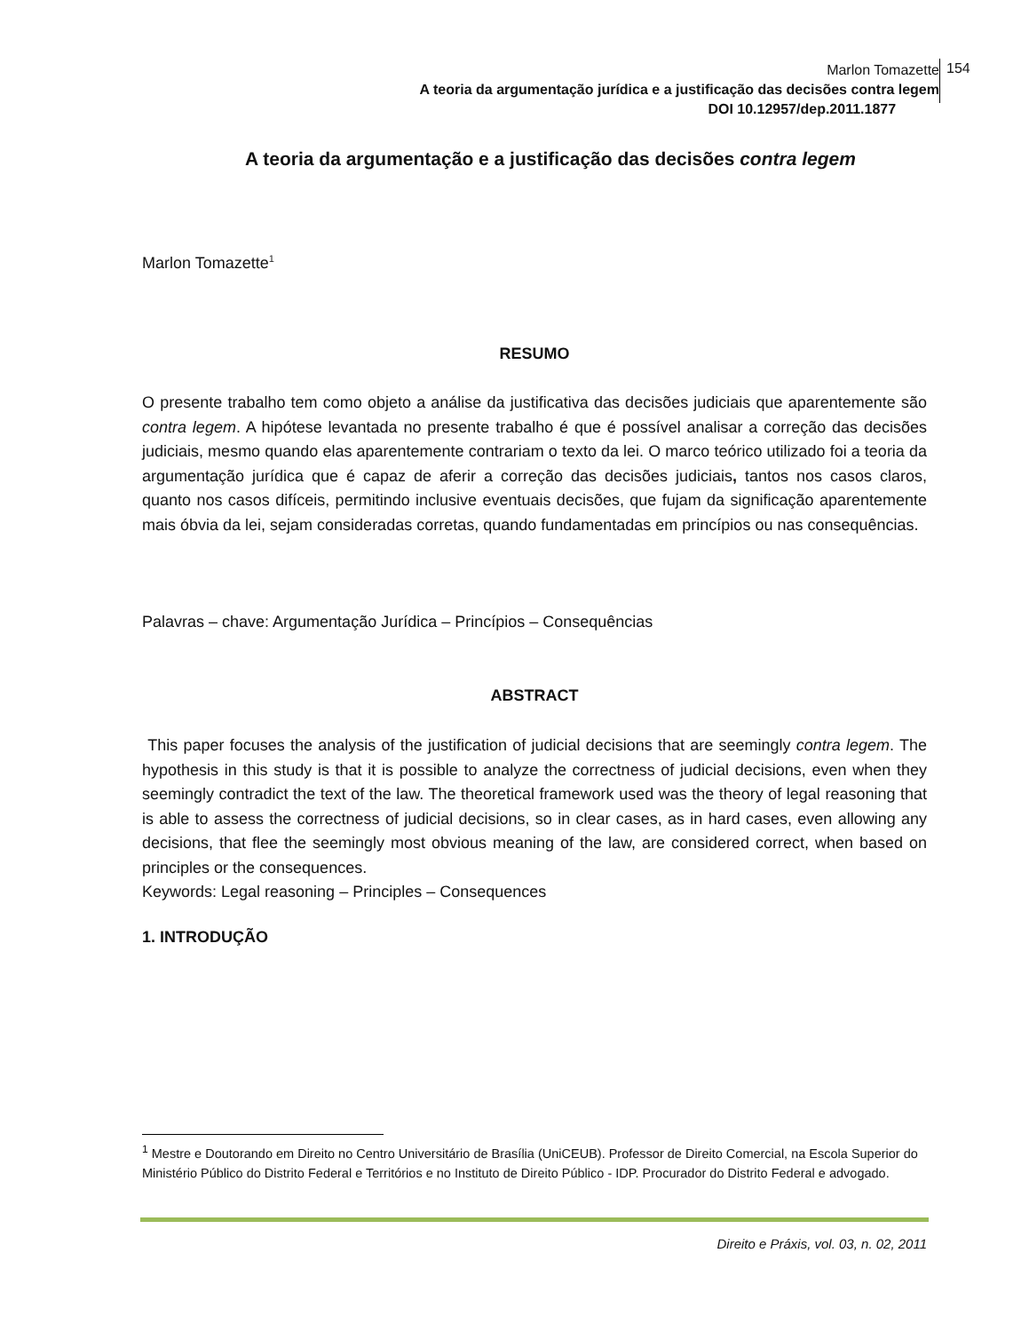Marlon Tomazette
A teoria da argumentação jurídica e a justificação das decisões contra legem
DOI 10.12957/dep.2011.1877
154
A teoria da argumentação e a justificação das decisões contra legem
Marlon Tomazette<sup>1</sup>
RESUMO
O presente trabalho tem como objeto a análise da justificativa das decisões judiciais que aparentemente são contra legem. A hipótese levantada no presente trabalho é que é possível analisar a correção das decisões judiciais, mesmo quando elas aparentemente contrariam o texto da lei. O marco teórico utilizado foi a teoria da argumentação jurídica que é capaz de aferir a correção das decisões judiciais, tantos nos casos claros, quanto nos casos difíceis, permitindo inclusive eventuais decisões, que fujam da significação aparentemente mais óbvia da lei, sejam consideradas corretas, quando fundamentadas em princípios ou nas consequências.
Palavras – chave: Argumentação Jurídica – Princípios – Consequências
ABSTRACT
This paper focuses the analysis of the justification of judicial decisions that are seemingly contra legem. The hypothesis in this study is that it is possible to analyze the correctness of judicial decisions, even when they seemingly contradict the text of the law. The theoretical framework used was the theory of legal reasoning that is able to assess the correctness of judicial decisions, so in clear cases, as in hard cases, even allowing any decisions, that flee the seemingly most obvious meaning of the law, are considered correct, when based on principles or the consequences.
Keywords: Legal reasoning – Principles – Consequences
1. INTRODUÇÃO
<sup>1</sup> Mestre e Doutorando em Direito no Centro Universitário de Brasília (UniCEUB). Professor de Direito Comercial, na Escola Superior do Ministério Público do Distrito Federal e Territórios e no Instituto de Direito Público - IDP. Procurador do Distrito Federal e advogado.
Direito e Práxis, vol. 03, n. 02, 2011